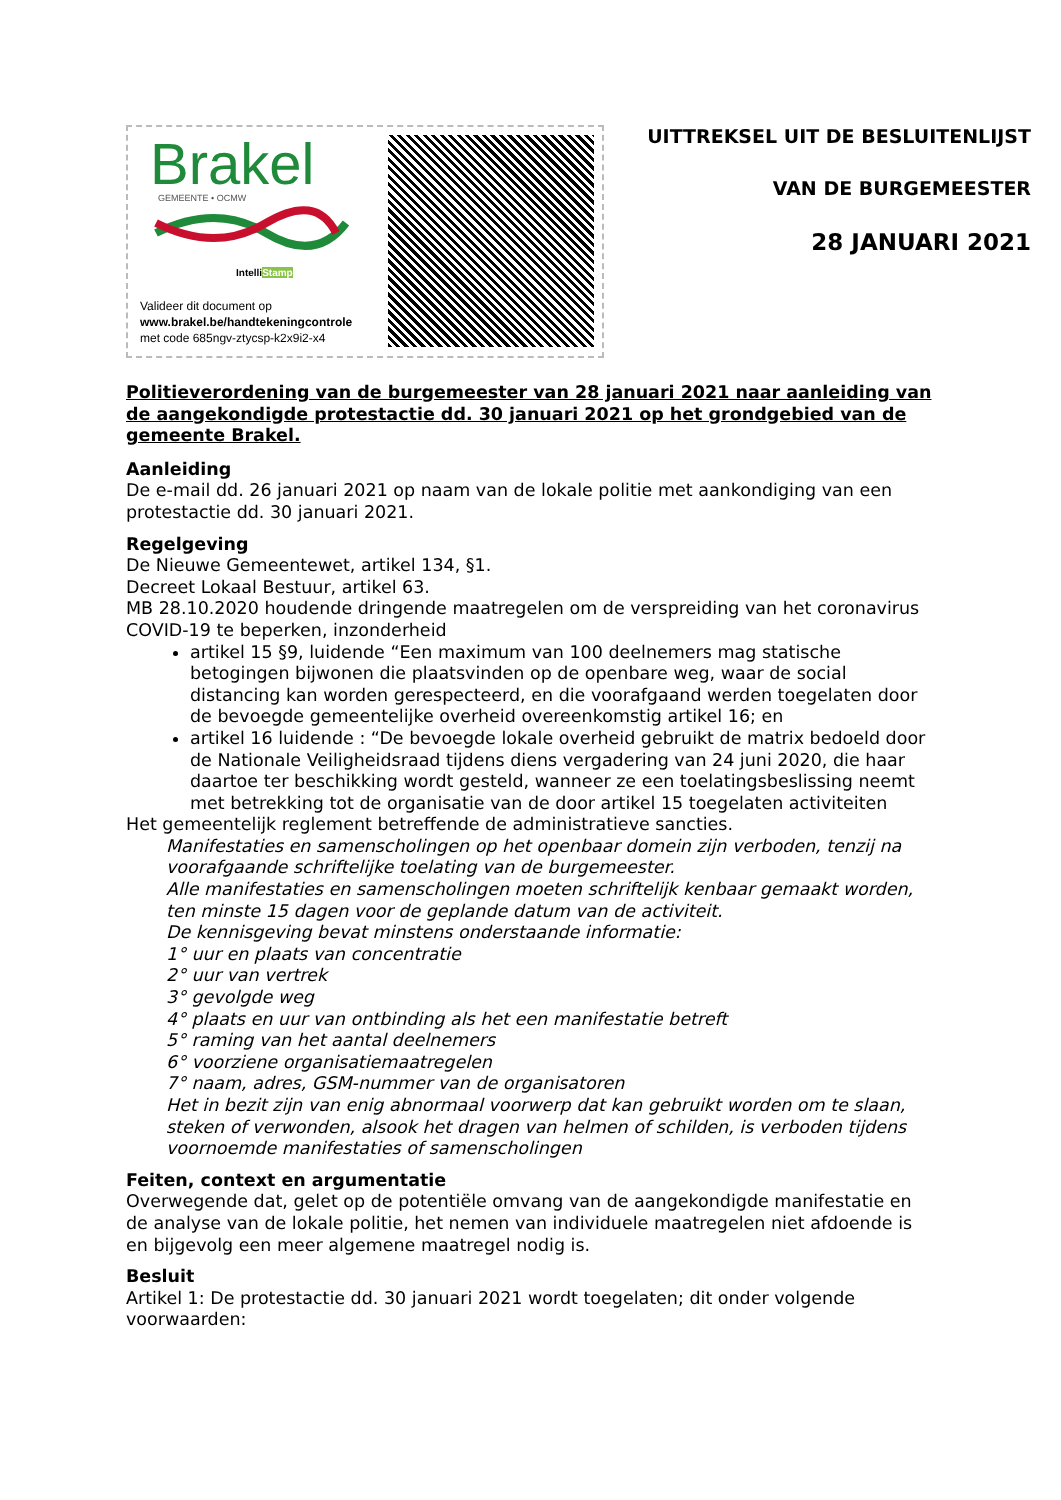Brakel
GEMEENTE • OCMW
IntelliStamp
Valideer dit document op
www.brakel.be/handtekeningcontrole
met code 685ngv-ztycsp-k2x9i2-x4
UITTREKSEL UIT DE BESLUITENLIJST
VAN DE BURGEMEESTER
28 JANUARI 2021
Politieverordening van de burgemeester van 28 januari 2021 naar aanleiding van de aangekondigde protestactie dd. 30 januari 2021 op het grondgebied van de gemeente Brakel.
Aanleiding
De e-mail dd. 26 januari 2021 op naam van de lokale politie met aankondiging van een protestactie dd. 30 januari 2021.
Regelgeving
De Nieuwe Gemeentewet, artikel 134, §1.
Decreet Lokaal Bestuur, artikel 63.
MB 28.10.2020 houdende dringende maatregelen om de verspreiding van het coronavirus COVID-19 te beperken, inzonderheid
artikel 15 §9, luidende “Een maximum van 100 deelnemers mag statische betogingen bijwonen die plaatsvinden op de openbare weg, waar de social distancing kan worden gerespecteerd, en die voorafgaand werden toegelaten door de bevoegde gemeentelijke overheid overeenkomstig artikel 16; en
artikel 16 luidende : “De bevoegde lokale overheid gebruikt de matrix bedoeld door de Nationale Veiligheidsraad tijdens diens vergadering van 24 juni 2020, die haar daartoe ter beschikking wordt gesteld, wanneer ze een toelatingsbeslissing neemt met betrekking tot de organisatie van de door artikel 15 toegelaten activiteiten
Het gemeentelijk reglement betreffende de administratieve sancties.
Manifestaties en samenscholingen op het openbaar domein zijn verboden, tenzij na voorafgaande schriftelijke toelating van de burgemeester.
Alle manifestaties en samenscholingen moeten schriftelijk kenbaar gemaakt worden, ten minste 15 dagen voor de geplande datum van de activiteit.
De kennisgeving bevat minstens onderstaande informatie:
1° uur en plaats van concentratie
2° uur van vertrek
3° gevolgde weg
4° plaats en uur van ontbinding als het een manifestatie betreft
5° raming van het aantal deelnemers
6° voorziene organisatiemaatregelen
7° naam, adres, GSM-nummer van de organisatoren
Het in bezit zijn van enig abnormaal voorwerp dat kan gebruikt worden om te slaan, steken of verwonden, alsook het dragen van helmen of schilden, is verboden tijdens voornoemde manifestaties of samenscholingen
Feiten, context en argumentatie
Overwegende dat, gelet op de potentiële omvang van de aangekondigde manifestatie en de analyse van de lokale politie, het nemen van individuele maatregelen niet afdoende is en bijgevolg een meer algemene maatregel nodig is.
Besluit
Artikel 1: De protestactie dd. 30 januari 2021 wordt toegelaten; dit onder volgende voorwaarden: